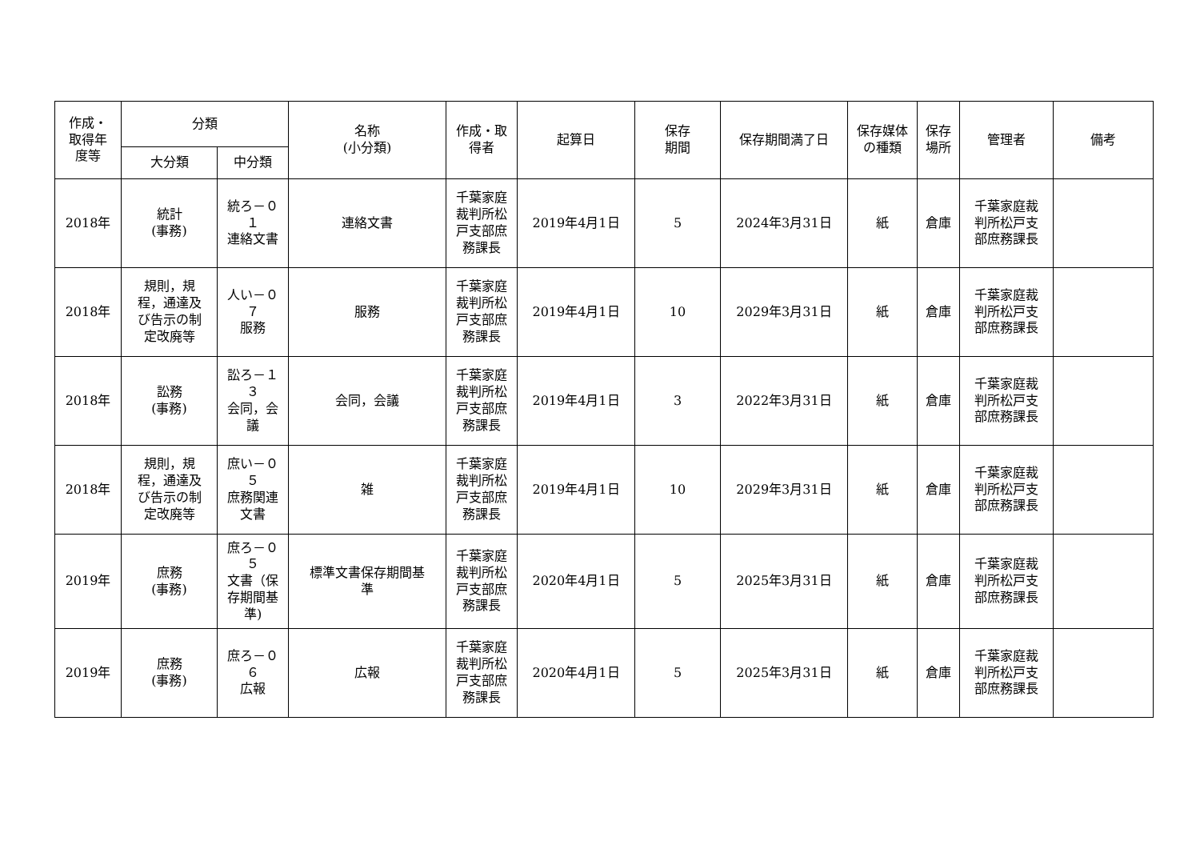| 作成・ 取得年 度等 | 分類 | | 名称 (小分類) | 作成・取 得者 | 起算日 | 保存 期間 | 保存期間満了日 | 保存媒体 の種類 | 保存 場所 | 管理者 | 備考 |
| --- | --- | --- | --- | --- | --- | --- | --- | --- | --- | --- | --- |
| | 大分類 | 中分類 | | | | | | | | | |
| 2018年 | 統計 (事務) | 統ろ－０ １ 連絡文書 | 連絡文書 | 千葉家庭 裁判所松 戸支部庶 務課長 | 2019年4月1日 | 5 | 2024年3月31日 | 紙 | 倉庫 | 千葉家庭裁 判所松戸支 部庶務課長 | |
| 2018年 | 規則，規 程，通達及 び告示の制 定改廃等 | 人い－０ ７ 服務 | 服務 | 千葉家庭 裁判所松 戸支部庶 務課長 | 2019年4月1日 | 10 | 2029年3月31日 | 紙 | 倉庫 | 千葉家庭裁 判所松戸支 部庶務課長 | |
| 2018年 | 訟務 (事務) | 訟ろ－１ ３ 会同，会 議 | 会同，会議 | 千葉家庭 裁判所松 戸支部庶 務課長 | 2019年4月1日 | 3 | 2022年3月31日 | 紙 | 倉庫 | 千葉家庭裁 判所松戸支 部庶務課長 | |
| 2018年 | 規則，規 程，通達及 び告示の制 定改廃等 | 庶い－０ ５ 庶務関連 文書 | 雑 | 千葉家庭 裁判所松 戸支部庶 務課長 | 2019年4月1日 | 10 | 2029年3月31日 | 紙 | 倉庫 | 千葉家庭裁 判所松戸支 部庶務課長 | |
| 2019年 | 庶務 (事務) | 庶ろ－０ ５ 文書（保 存期間基 準) | 標準文書保存期間基 準 | 千葉家庭 裁判所松 戸支部庶 務課長 | 2020年4月1日 | 5 | 2025年3月31日 | 紙 | 倉庫 | 千葉家庭裁 判所松戸支 部庶務課長 | |
| 2019年 | 庶務 (事務) | 庶ろ－０ ６ 広報 | 広報 | 千葉家庭 裁判所松 戸支部庶 務課長 | 2020年4月1日 | 5 | 2025年3月31日 | 紙 | 倉庫 | 千葉家庭裁 判所松戸支 部庶務課長 | |